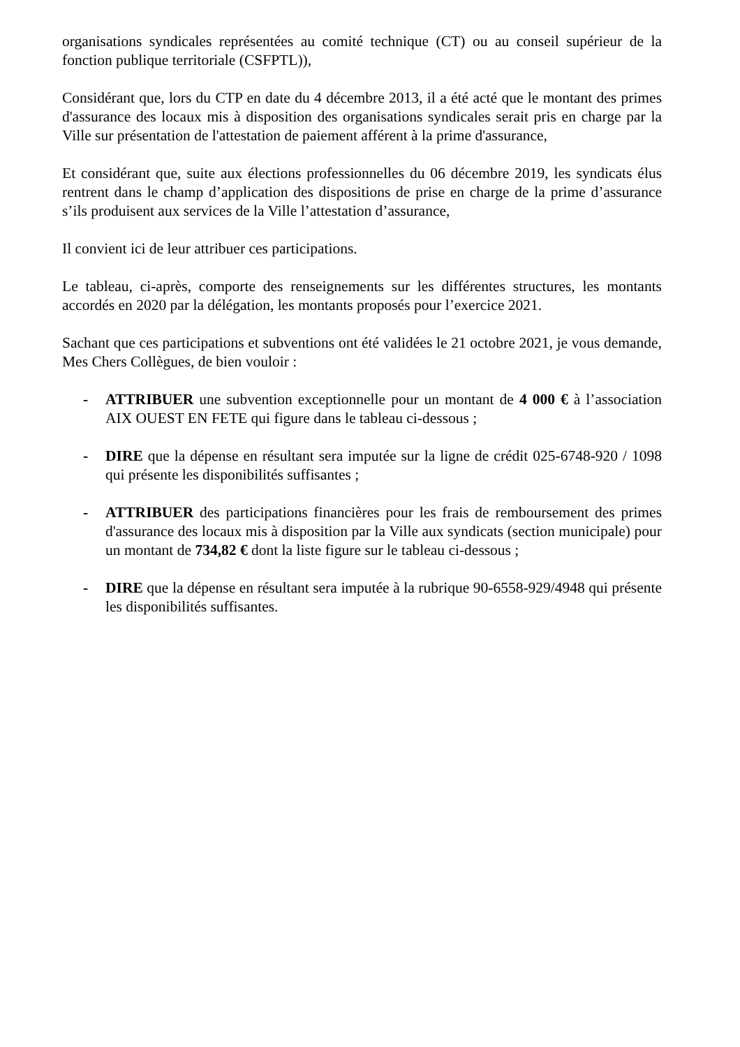organisations syndicales représentées au comité technique (CT) ou au conseil supérieur de la fonction publique territoriale (CSFPTL)),
Considérant que, lors du CTP en date du 4 décembre 2013, il a été acté que le montant des primes d'assurance des locaux mis à disposition des organisations syndicales serait pris en charge par la Ville sur présentation de l'attestation de paiement afférent à la prime d'assurance,
Et considérant que, suite aux élections professionnelles du 06 décembre 2019, les syndicats élus rentrent dans le champ d’application des dispositions de prise en charge de la prime d’assurance s’ils produisent aux services de la Ville l’attestation d’assurance,
Il convient ici de leur attribuer ces participations.
Le tableau, ci-après, comporte des renseignements sur les différentes structures, les montants accordés en 2020 par la délégation, les montants proposés pour l’exercice 2021.
Sachant que ces participations et subventions ont été validées le 21 octobre 2021, je vous demande, Mes Chers Collègues, de bien vouloir :
- ATTRIBUER une subvention exceptionnelle pour un montant de 4 000 € à l’association AIX OUEST EN FETE qui figure dans le tableau ci-dessous ;
- DIRE que la dépense en résultant sera imputée sur la ligne de crédit 025-6748-920 / 1098 qui présente les disponibilités suffisantes ;
- ATTRIBUER des participations financières pour les frais de remboursement des primes d'assurance des locaux mis à disposition par la Ville aux syndicats (section municipale) pour un montant de 734,82 € dont la liste figure sur le tableau ci-dessous ;
- DIRE que la dépense en résultant sera imputée à la rubrique 90-6558-929/4948 qui présente les disponibilités suffisantes.